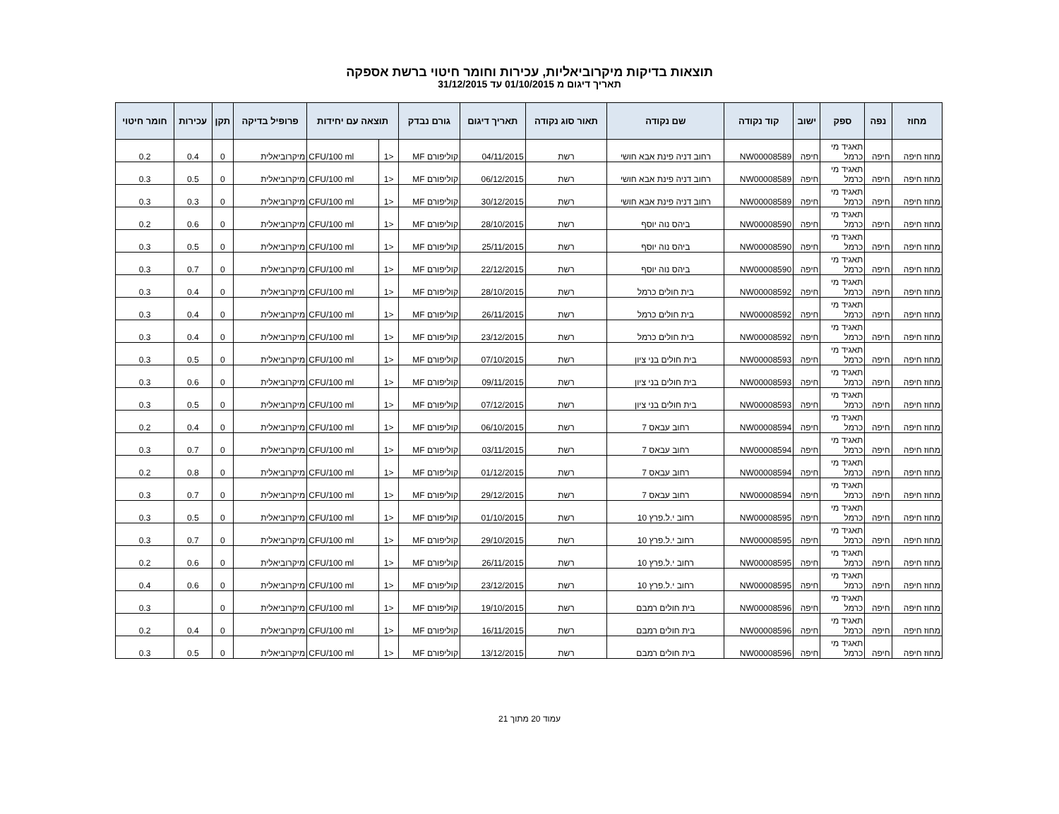תוצאות בדיקות מיקרוביאליות, עכירות וחומר חיטוי ברשת אספקה
תאריך דיגום מ 01/10/2015 עד 31/12/2015
| מחוז | נפה | ספק | ישוב | קוד נקודה | שם נקודה | תאור סוג נקודה | תאריך דיגום | גורם נבדק | תוצאה עם יחידות | | פרופיל בדיקה | תקן | עכירות | חומר חיטוי |
| --- | --- | --- | --- | --- | --- | --- | --- | --- | --- | --- | --- | --- | --- | --- |
| מחוז חיפה | חיפה | תאגיד מי כרמל | חיפה | NW00008589 | רחוב דניה פינת אבא חושי | רשת | 04/11/2015 | קוליפורם MF | <1 | CFU/100 ml | מיקרוביאלית | 0 | 0.4 | 0.2 |
| מחוז חיפה | חיפה | תאגיד מי כרמל | חיפה | NW00008589 | רחוב דניה פינת אבא חושי | רשת | 06/12/2015 | קוליפורם MF | <1 | CFU/100 ml | מיקרוביאלית | 0 | 0.5 | 0.3 |
| מחוז חיפה | חיפה | תאגיד מי כרמל | חיפה | NW00008589 | רחוב דניה פינת אבא חושי | רשת | 30/12/2015 | קוליפורם MF | <1 | CFU/100 ml | מיקרוביאלית | 0 | 0.3 | 0.3 |
| מחוז חיפה | חיפה | תאגיד מי כרמל | חיפה | NW00008590 | ביהס נוה יוסף | רשת | 28/10/2015 | קוליפורם MF | <1 | CFU/100 ml | מיקרוביאלית | 0 | 0.6 | 0.2 |
| מחוז חיפה | חיפה | תאגיד מי כרמל | חיפה | NW00008590 | ביהס נוה יוסף | רשת | 25/11/2015 | קוליפורם MF | <1 | CFU/100 ml | מיקרוביאלית | 0 | 0.5 | 0.3 |
| מחוז חיפה | חיפה | תאגיד מי כרמל | חיפה | NW00008590 | ביהס נוה יוסף | רשת | 22/12/2015 | קוליפורם MF | <1 | CFU/100 ml | מיקרוביאלית | 0 | 0.7 | 0.3 |
| מחוז חיפה | חיפה | תאגיד מי כרמל | חיפה | NW00008592 | בית חולים כרמל | רשת | 28/10/2015 | קוליפורם MF | <1 | CFU/100 ml | מיקרוביאלית | 0 | 0.4 | 0.3 |
| מחוז חיפה | חיפה | תאגיד מי כרמל | חיפה | NW00008592 | בית חולים כרמל | רשת | 26/11/2015 | קוליפורם MF | <1 | CFU/100 ml | מיקרוביאלית | 0 | 0.4 | 0.3 |
| מחוז חיפה | חיפה | תאגיד מי כרמל | חיפה | NW00008592 | בית חולים כרמל | רשת | 23/12/2015 | קוליפורם MF | <1 | CFU/100 ml | מיקרוביאלית | 0 | 0.4 | 0.3 |
| מחוז חיפה | חיפה | תאגיד מי כרמל | חיפה | NW00008593 | בית חולים בני ציון | רשת | 07/10/2015 | קוליפורם MF | <1 | CFU/100 ml | מיקרוביאלית | 0 | 0.5 | 0.3 |
| מחוז חיפה | חיפה | תאגיד מי כרמל | חיפה | NW00008593 | בית חולים בני ציון | רשת | 09/11/2015 | קוליפורם MF | <1 | CFU/100 ml | מיקרוביאלית | 0 | 0.6 | 0.3 |
| מחוז חיפה | חיפה | תאגיד מי כרמל | חיפה | NW00008593 | בית חולים בני ציון | רשת | 07/12/2015 | קוליפורם MF | <1 | CFU/100 ml | מיקרוביאלית | 0 | 0.5 | 0.3 |
| מחוז חיפה | חיפה | תאגיד מי כרמל | חיפה | NW00008594 | רחוב עבאס 7 | רשת | 06/10/2015 | קוליפורם MF | <1 | CFU/100 ml | מיקרוביאלית | 0 | 0.4 | 0.2 |
| מחוז חיפה | חיפה | תאגיד מי כרמל | חיפה | NW00008594 | רחוב עבאס 7 | רשת | 03/11/2015 | קוליפורם MF | <1 | CFU/100 ml | מיקרוביאלית | 0 | 0.7 | 0.3 |
| מחוז חיפה | חיפה | תאגיד מי כרמל | חיפה | NW00008594 | רחוב עבאס 7 | רשת | 01/12/2015 | קוליפורם MF | <1 | CFU/100 ml | מיקרוביאלית | 0 | 0.8 | 0.2 |
| מחוז חיפה | חיפה | תאגיד מי כרמל | חיפה | NW00008594 | רחוב עבאס 7 | רשת | 29/12/2015 | קוליפורם MF | <1 | CFU/100 ml | מיקרוביאלית | 0 | 0.7 | 0.3 |
| מחוז חיפה | חיפה | תאגיד מי כרמל | חיפה | NW00008595 | רחוב י.ל.פרץ 10 | רשת | 01/10/2015 | קוליפורם MF | <1 | CFU/100 ml | מיקרוביאלית | 0 | 0.5 | 0.3 |
| מחוז חיפה | חיפה | תאגיד מי כרמל | חיפה | NW00008595 | רחוב י.ל.פרץ 10 | רשת | 29/10/2015 | קוליפורם MF | <1 | CFU/100 ml | מיקרוביאלית | 0 | 0.7 | 0.3 |
| מחוז חיפה | חיפה | תאגיד מי כרמל | חיפה | NW00008595 | רחוב י.ל.פרץ 10 | רשת | 26/11/2015 | קוליפורם MF | <1 | CFU/100 ml | מיקרוביאלית | 0 | 0.6 | 0.2 |
| מחוז חיפה | חיפה | תאגיד מי כרמל | חיפה | NW00008595 | רחוב י.ל.פרץ 10 | רשת | 23/12/2015 | קוליפורם MF | <1 | CFU/100 ml | מיקרוביאלית | 0 | 0.6 | 0.4 |
| מחוז חיפה | חיפה | תאגיד מי כרמל | חיפה | NW00008596 | בית חולים רמבם | רשת | 19/10/2015 | קוליפורם MF | <1 | CFU/100 ml | מיקרוביאלית | 0 | | 0.3 |
| מחוז חיפה | חיפה | תאגיד מי כרמל | חיפה | NW00008596 | בית חולים רמבם | רשת | 16/11/2015 | קוליפורם MF | <1 | CFU/100 ml | מיקרוביאלית | 0 | 0.4 | 0.2 |
| מחוז חיפה | חיפה | תאגיד מי כרמל | חיפה | NW00008596 | בית חולים רמבם | רשת | 13/12/2015 | קוליפורם MF | <1 | CFU/100 ml | מיקרוביאלית | 0 | 0.5 | 0.3 |
עמוד 20 מתוך 21